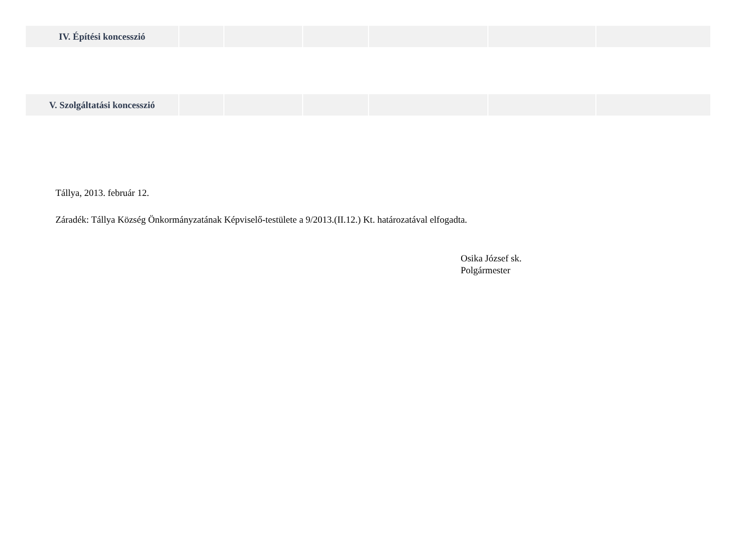| IV. Építési koncesszió | | | | | | |
| V. Szolgáltatási koncesszió | | | | | | |
Tállya, 2013. február 12.
Záradék: Tállya Község Önkormányzatának Képviselő-testülete a 9/2013.(II.12.) Kt. határozatával elfogadta.
Osika József sk.
Polgármester